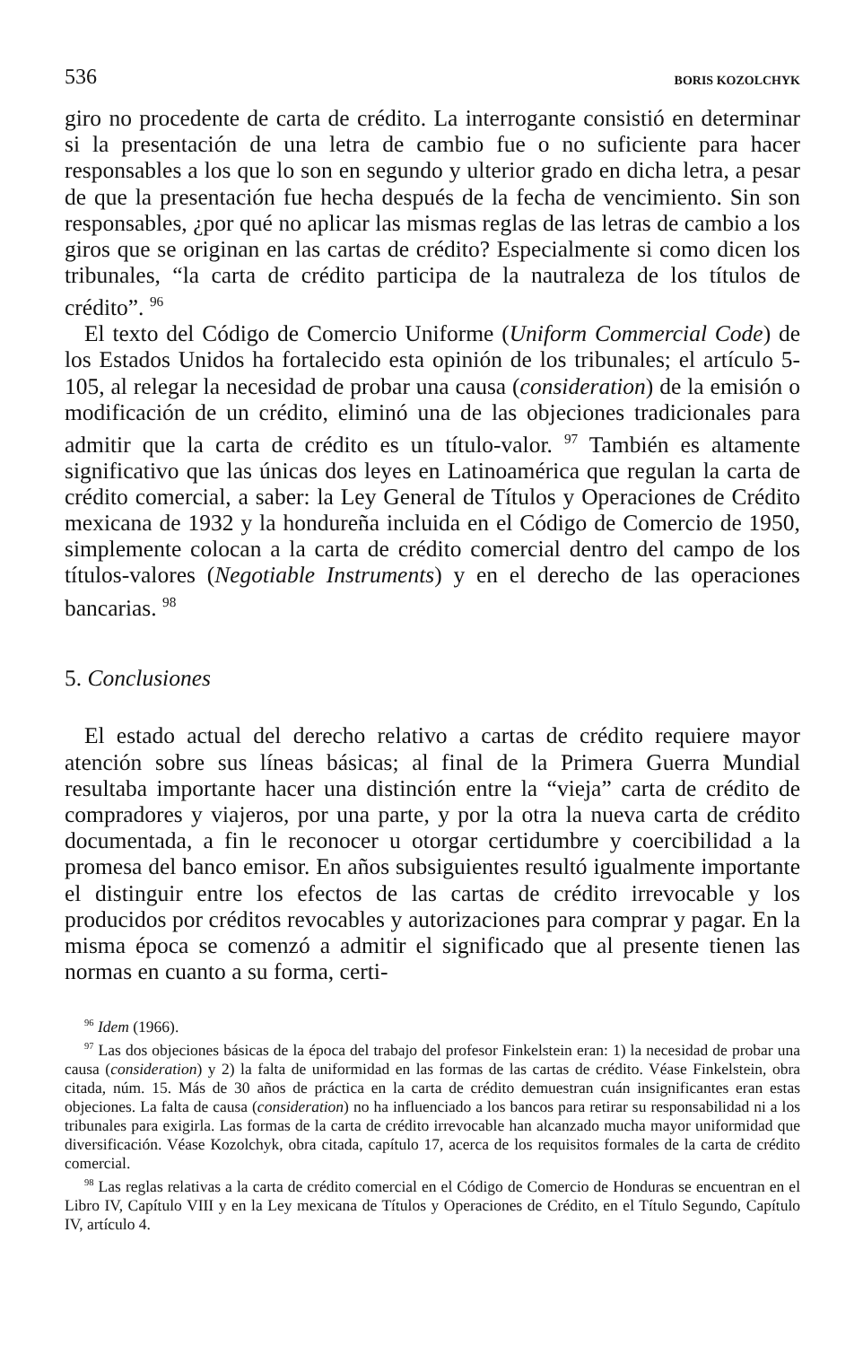536 BORIS KOZOLCHYK
giro no procedente de carta de crédito. La interrogante consistió en determinar si la presentación de una letra de cambio fue o no suficiente para hacer responsables a los que lo son en segundo y ulterior grado en dicha letra, a pesar de que la presentación fue hecha después de la fecha de vencimiento. Sin son responsables, ¿por qué no aplicar las mismas reglas de las letras de cambio a los giros que se originan en las cartas de crédito? Especialmente si como dicen los tribunales, “la carta de crédito participa de la nautraleza de los títulos de crédito”. <sup>96</sup>
El texto del Código de Comercio Uniforme (Uniform Commercial Code) de los Estados Unidos ha fortalecido esta opinión de los tribunales; el artículo 5-105, al relegar la necesidad de probar una causa (consideration) de la emisión o modificación de un crédito, eliminó una de las objeciones tradicionales para admitir que la carta de crédito es un título-valor. <sup>97</sup> También es altamente significativo que las únicas dos leyes en Latinoamérica que regulan la carta de crédito comercial, a saber: la Ley General de Títulos y Operaciones de Crédito mexicana de 1932 y la hondureña incluida en el Código de Comercio de 1950, simplemente colocan a la carta de crédito comercial dentro del campo de los títulos-valores (Negotiable Instruments) y en el derecho de las operaciones bancarias. <sup>98</sup>
5. Conclusiones
El estado actual del derecho relativo a cartas de crédito requiere mayor atención sobre sus líneas básicas; al final de la Primera Guerra Mundial resultaba importante hacer una distinción entre la “vieja” carta de crédito de compradores y viajeros, por una parte, y por la otra la nueva carta de crédito documentada, a fin le reconocer u otorgar certidumbre y coercibilidad a la promesa del banco emisor. En años subsiguientes resultó igualmente importante el distinguir entre los efectos de las cartas de crédito irrevocable y los producidos por créditos revocables y autorizaciones para comprar y pagar. En la misma época se comenzó a admitir el significado que al presente tienen las normas en cuanto a su forma, certi-
<sup>96</sup> Idem (1966).
<sup>97</sup> Las dos objeciones básicas de la época del trabajo del profesor Finkelstein eran: 1) la necesidad de probar una causa (consideration) y 2) la falta de uniformidad en las formas de las cartas de crédito. Véase Finkelstein, obra citada, núm. 15. Más de 30 años de práctica en la carta de crédito demuestran cuán insignificantes eran estas objeciones. La falta de causa (consideration) no ha influenciado a los bancos para retirar su responsabilidad ni a los tribunales para exigirla. Las formas de la carta de crédito irrevocable han alcanzado mucha mayor uniformidad que diversificación. Véase Kozolchyk, obra citada, capítulo 17, acerca de los requisitos formales de la carta de crédito comercial.
<sup>98</sup> Las reglas relativas a la carta de crédito comercial en el Código de Comercio de Honduras se encuentran en el Libro IV, Capítulo VIII y en la Ley mexicana de Títulos y Operaciones de Crédito, en el Título Segundo, Capítulo IV, artículo 4.